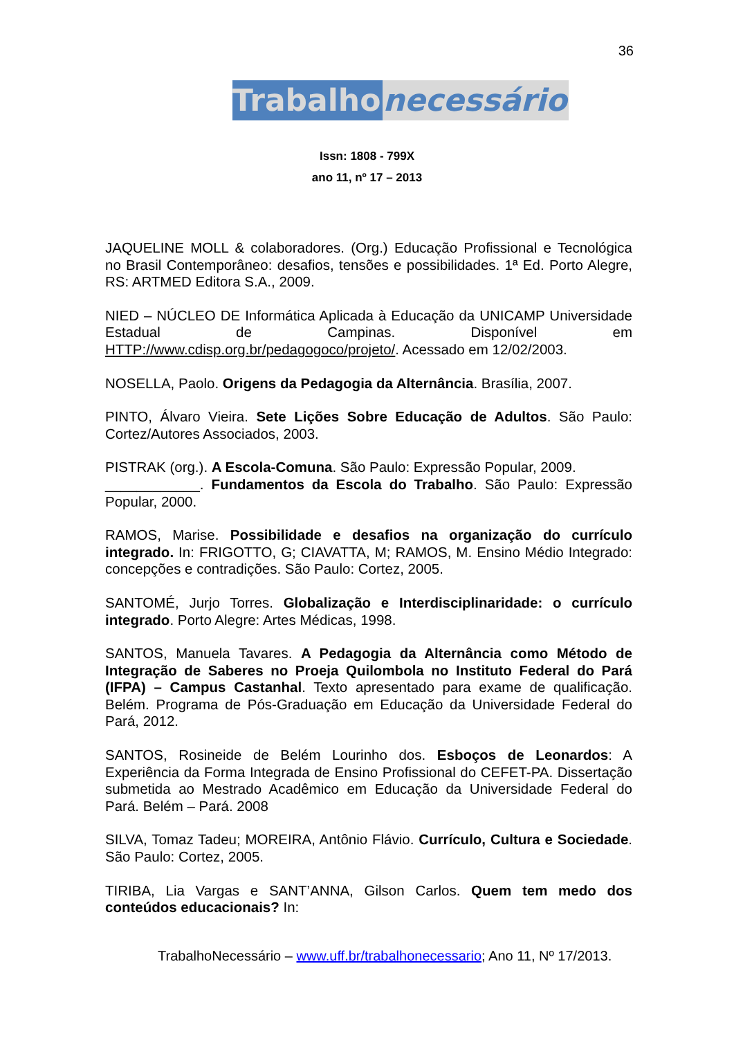36
Trabalho necessário
Issn: 1808 - 799X
ano 11, nº 17 – 2013
JAQUELINE MOLL & colaboradores. (Org.) Educação Profissional e Tecnológica no Brasil Contemporâneo: desafios, tensões e possibilidades. 1ª Ed. Porto Alegre, RS: ARTMED Editora S.A., 2009.
NIED – NÚCLEO DE Informática Aplicada à Educação da UNICAMP Universidade Estadual de Campinas. Disponível em HTTP://www.cdisp.org.br/pedagogoco/projeto/. Acessado em 12/02/2003.
NOSELLA, Paolo. Origens da Pedagogia da Alternância. Brasília, 2007.
PINTO, Álvaro Vieira. Sete Lições Sobre Educação de Adultos. São Paulo: Cortez/Autores Associados, 2003.
PISTRAK (org.). A Escola-Comuna. São Paulo: Expressão Popular, 2009.
____________. Fundamentos da Escola do Trabalho. São Paulo: Expressão Popular, 2000.
RAMOS, Marise. Possibilidade e desafios na organização do currículo integrado. In: FRIGOTTO, G; CIAVATTA, M; RAMOS, M. Ensino Médio Integrado: concepções e contradições. São Paulo: Cortez, 2005.
SANTOMÉ, Jurjo Torres. Globalização e Interdisciplinaridade: o currículo integrado. Porto Alegre: Artes Médicas, 1998.
SANTOS, Manuela Tavares. A Pedagogia da Alternância como Método de Integração de Saberes no Proeja Quilombola no Instituto Federal do Pará (IFPA) – Campus Castanhal. Texto apresentado para exame de qualificação. Belém. Programa de Pós-Graduação em Educação da Universidade Federal do Pará, 2012.
SANTOS, Rosineide de Belém Lourinho dos. Esboços de Leonardos: A Experiência da Forma Integrada de Ensino Profissional do CEFET-PA. Dissertação submetida ao Mestrado Acadêmico em Educação da Universidade Federal do Pará. Belém – Pará. 2008
SILVA, Tomaz Tadeu; MOREIRA, Antônio Flávio. Currículo, Cultura e Sociedade. São Paulo: Cortez, 2005.
TIRIBA, Lia Vargas e SANT’ANNA, Gilson Carlos. Quem tem medo dos conteúdos educacionais? In:
TrabalhoNecessário – www.uff.br/trabalhonecessario; Ano 11, Nº 17/2013.